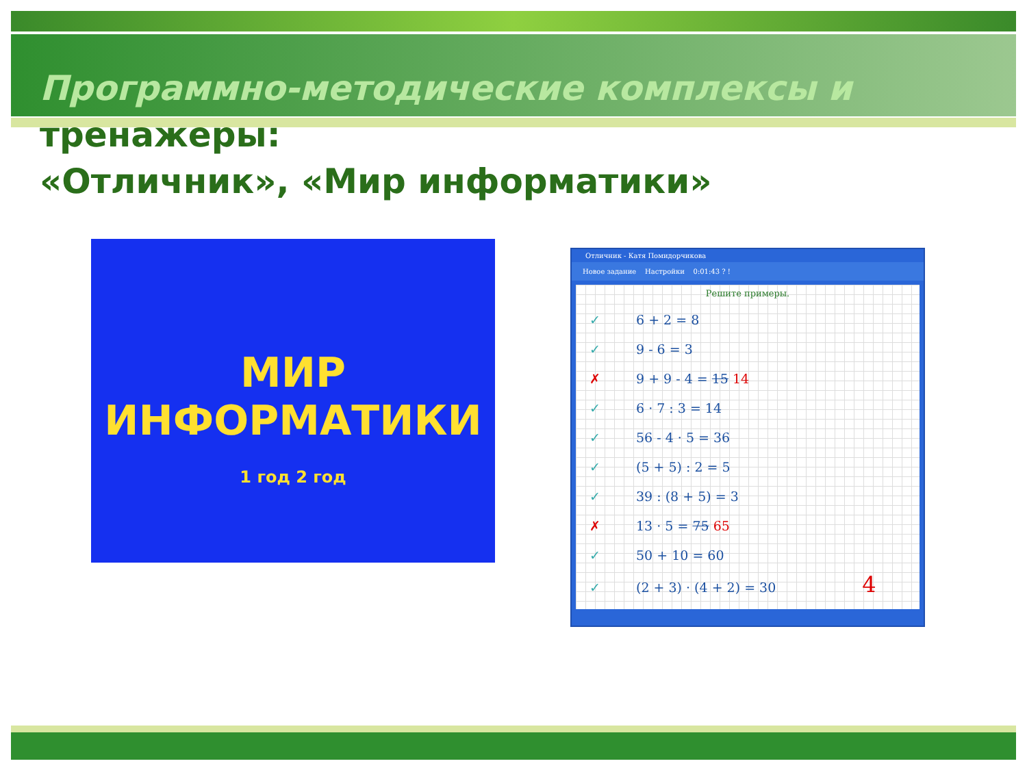Программно-методические комплексы и
тренажеры:
«Отличник», «Мир информатики»
МИР
ИНФОРМАТИКИ
1 год 2 год
Отличник - Катя Помидорчикова
Новое задание Настройки 0:01:43 ? !
Решите примеры.
✓ 6 + 2 = 8
✓ 9 - 6 = 3
✗ 9 + 9 - 4 = 15 14
✓ 6 · 7 : 3 = 14
✓ 56 - 4 · 5 = 36
✓ (5 + 5) : 2 = 5
✓ 39 : (8 + 5) = 3
✗ 13 · 5 = 75 65
✓ 50 + 10 = 60
✓ (2 + 3) · (4 + 2) = 30 4